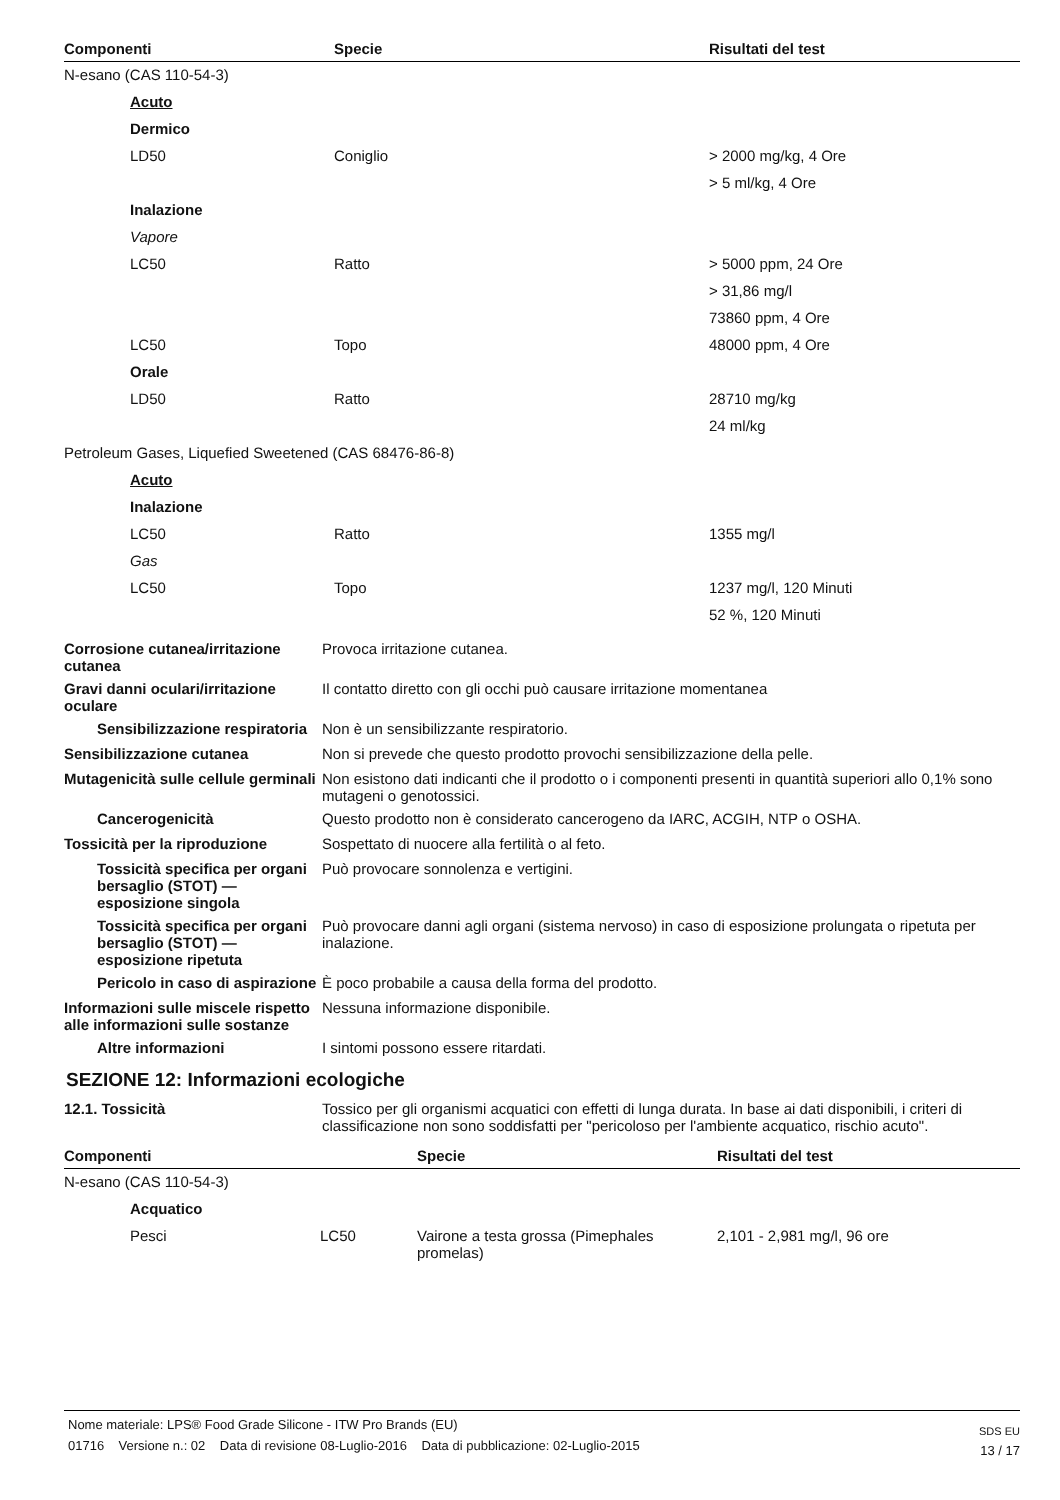| Componenti | Specie | Risultati del test |
| --- | --- | --- |
| N-esano (CAS 110-54-3) | | |
| Acuto | | |
| Dermico | | |
| LD50 | Coniglio | > 2000 mg/kg, 4 Ore |
| | | > 5 ml/kg, 4 Ore |
| Inalazione | | |
| Vapore | | |
| LC50 | Ratto | > 5000 ppm, 24 Ore |
| | | > 31,86 mg/l |
| | | 73860 ppm, 4 Ore |
| LC50 | Topo | 48000 ppm, 4 Ore |
| Orale | | |
| LD50 | Ratto | 28710 mg/kg |
| | | 24 ml/kg |
| Petroleum Gases, Liquefied Sweetened (CAS 68476-86-8) | | |
| Acuto | | |
| Inalazione | | |
| LC50 | Ratto | 1355 mg/l |
| Gas | | |
| LC50 | Topo | 1237 mg/l, 120 Minuti |
| | | 52 %, 120 Minuti |
| Corrosione cutanea/irritazione cutanea | Provoca irritazione cutanea. |
| Gravi danni oculari/irritazione oculare | Il contatto diretto con gli occhi può causare irritazione momentanea |
| Sensibilizzazione respiratoria | Non è un sensibilizzante respiratorio. |
| Sensibilizzazione cutanea | Non si prevede che questo prodotto provochi sensibilizzazione della pelle. |
| Mutagenicità sulle cellule germinali | Non esistono dati indicanti che il prodotto o i componenti presenti in quantità superiori allo 0,1% sono mutageni o genotossici. |
| Cancerogenicità | Questo prodotto non è considerato cancerogeno da IARC, ACGIH, NTP o OSHA. |
| Tossicità per la riproduzione | Sospettato di nuocere alla fertilità o al feto. |
| Tossicità specifica per organi bersaglio (STOT) — esposizione singola | Può provocare sonnolenza e vertigini. |
| Tossicità specifica per organi bersaglio (STOT) — esposizione ripetuta | Può provocare danni agli organi (sistema nervoso) in caso di esposizione prolungata o ripetuta per inalazione. |
| Pericolo in caso di aspirazione | È poco probabile a causa della forma del prodotto. |
| Informazioni sulle miscele rispetto alle informazioni sulle sostanze | Nessuna informazione disponibile. |
| Altre informazioni | I sintomi possono essere ritardati. |
SEZIONE 12: Informazioni ecologiche
| 12.1. Tossicità | Tossico per gli organismi acquatici con effetti di lunga durata. In base ai dati disponibili, i criteri di classificazione non sono soddisfatti per "pericoloso per l'ambiente acquatico, rischio acuto". |
| Componenti | | Specie | Risultati del test |
| --- | --- | --- | --- |
| N-esano (CAS 110-54-3) | | | |
| Acquatico | | | |
| Pesci | LC50 | Vairone a testa grossa (Pimephales promelas) | 2,101 - 2,981 mg/l, 96 ore |
Nome materiale: LPS® Food Grade Silicone - ITW Pro Brands (EU)
01716 Versione n.: 02 Data di revisione 08-Luglio-2016 Data di pubblicazione: 02-Luglio-2015
SDS EU
13 / 17